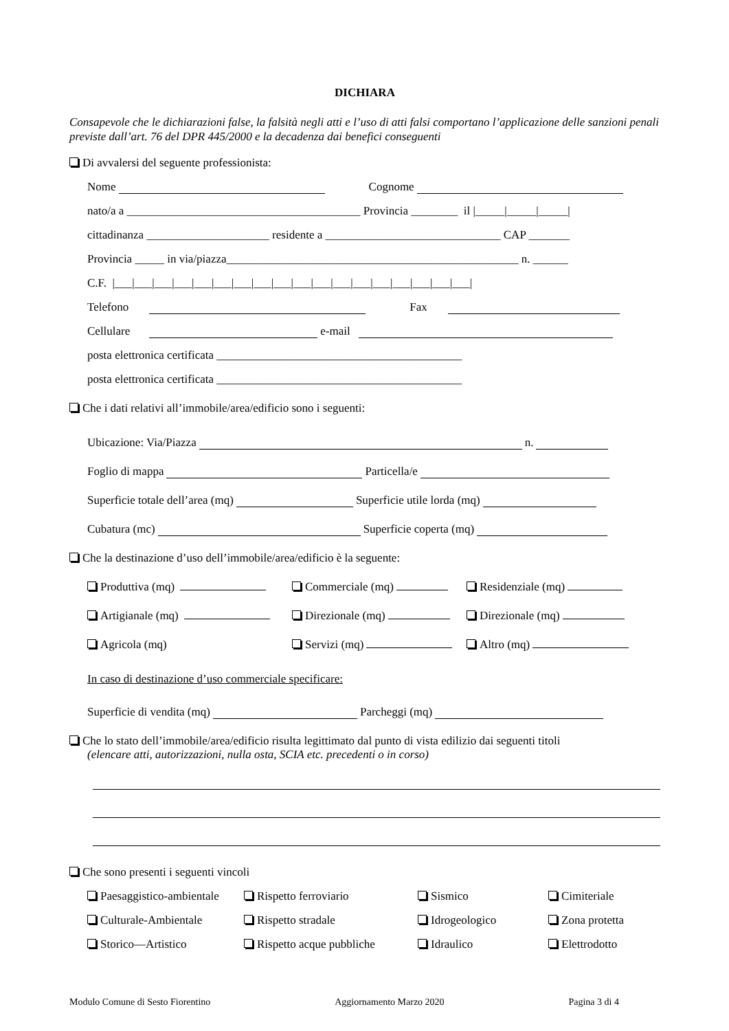DICHIARA
Consapevole che le dichiarazioni false, la falsità negli atti e l’uso di atti falsi comportano l’applicazione delle sanzioni penali previste dall’art. 76 del DPR 445/2000 e la decadenza dai benefici conseguenti
Di avvalersi del seguente professionista:
Nome Cognome
nato/a a ________________________________________ Provincia ________ il |_____|_____|_____|
cittadinanza _____________________ residente a ______________________________ CAP _______
Provincia _____ in via/piazza__________________________________________________ n. ______
C.F. |___|___|___|___|___|___|___|___|___|___|___|___|___|___|___|___|___|___|
Telefono Fax
Cellulare e-mail
posta elettronica certificata __________________________________________
posta elettronica certificata __________________________________________
Che i dati relativi all’immobile/area/edificio sono i seguenti:
Ubicazione: Via/Piazza n.
Foglio di mappa Particella/e
Superficie totale dell’area (mq) Superficie utile lorda (mq)
Cubatura (mc) Superficie coperta (mq)
Che la destinazione d’uso dell’immobile/area/edificio è la seguente:
Produttiva (mq) Commerciale (mq) Residenziale (mq)
Artigianale (mq) Direzionale (mq) Direzionale (mq)
Agricola (mq) Servizi (mq) Altro (mq)
In caso di destinazione d’uso commerciale specificare:
Superficie di vendita (mq) Parcheggi (mq)
Che lo stato dell’immobile/area/edificio risulta legittimato dal punto di vista edilizio dai seguenti titoli
(elencare atti, autorizzazioni, nulla osta, SCIA etc. precedenti o in corso)
Che sono presenti i seguenti vincoli
Paesaggistico-ambientale Rispetto ferroviario Sismico Cimiteriale
Culturale-Ambientale Rispetto stradale Idrogeologico Zona protetta
Storico—Artistico Rispetto acque pubbliche Idraulico Elettrodotto
Modulo Comune di Sesto Fiorentino Aggiornamento Marzo 2020 Pagina 3 di 4